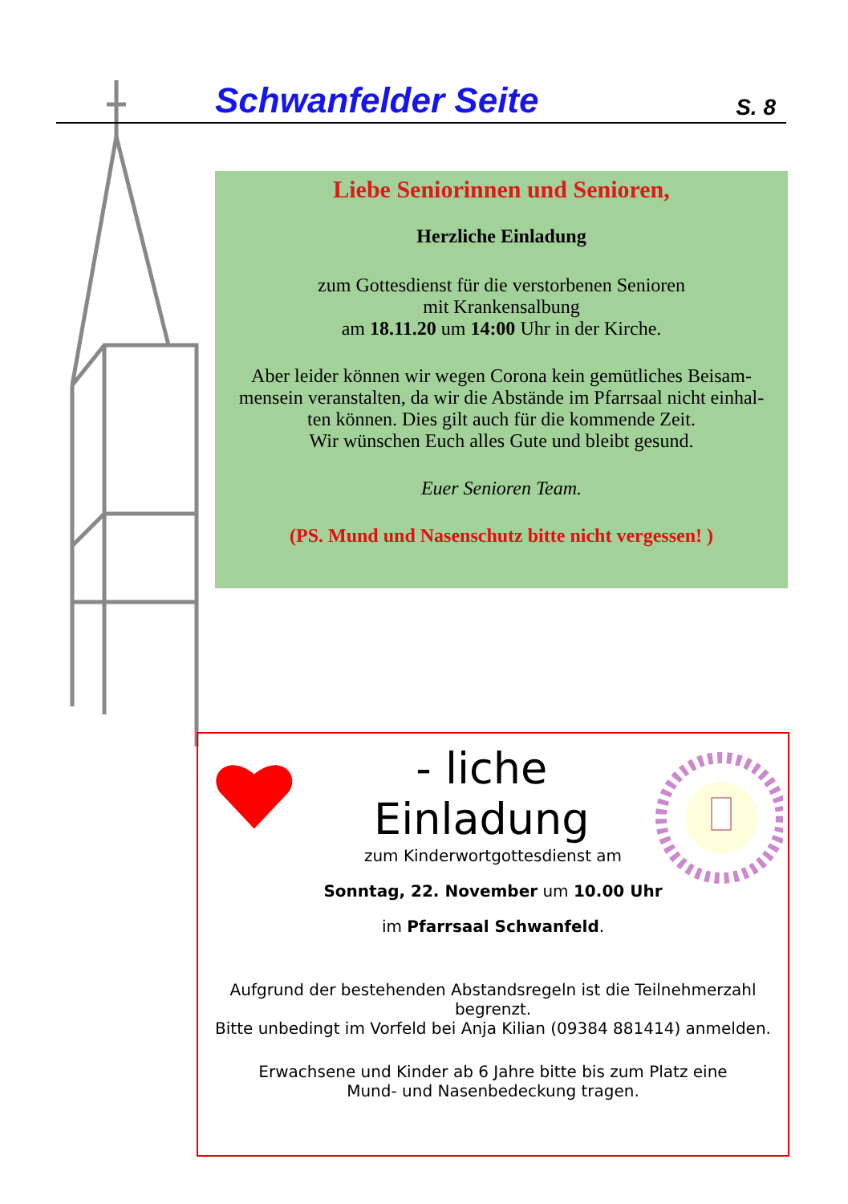Schwanfelder Seite S. 8
Liebe Seniorinnen und Senioren,
Herzliche Einladung
zum Gottesdienst für die verstorbenen Senioren
mit Krankensalbung
am 18.11.20 um 14:00 Uhr in der Kirche.
Aber leider können wir wegen Corona kein gemütliches Beisam-
mensein veranstalten, da wir die Abstände im Pfarrsaal nicht einhal-
ten können. Dies gilt auch für die kommende Zeit.
Wir wünschen Euch alles Gute und bleibt gesund.
Euer Senioren Team.
(PS. Mund und Nasenschutz bitte nicht vergessen! )
- liche Einladung
zum Kinderwortgottesdienst am
Sonntag, 22. November um 10.00 Uhr
im Pfarrsaal Schwanfeld.
Aufgrund der bestehenden Abstandsregeln ist die Teilnehmerzahl
begrenzt.
Bitte unbedingt im Vorfeld bei Anja Kilian (09384 881414) anmelden.
Erwachsene und Kinder ab 6 Jahre bitte bis zum Platz eine
Mund- und Nasenbedeckung tragen.